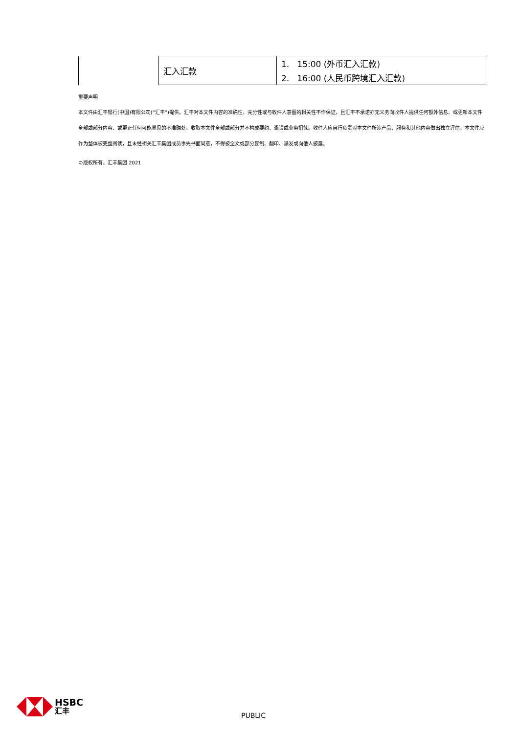| | 汇入汇款 | 1. 15:00 (外币汇入汇款) |
| | | 2. 16:00 (人民币跨境汇入汇款) |
重要声明
本文件由汇丰银行(中国)有限公司(“汇丰”)提供。汇丰对本文件内容的准确性、充分性或与收件人意图的相关性不作保证，且汇丰不承诺亦无义务向收件人提供任何额外信息、或更新本文件全部或部分内容、或更正任何可能显见的不准确处。收取本文件全部或部分并不构成要约、邀请或业务招徕。收件人应自行负责对本文件所涉产品、服务和其他内容做出独立评估。本文件应作为整体被完整阅读，且未经相关汇丰集团成员事先书面同意，不得被全文或部分复制、翻印、派发或向他人披露。
©版权所有。汇丰集团 2021
HSBC
汇丰
PUBLIC